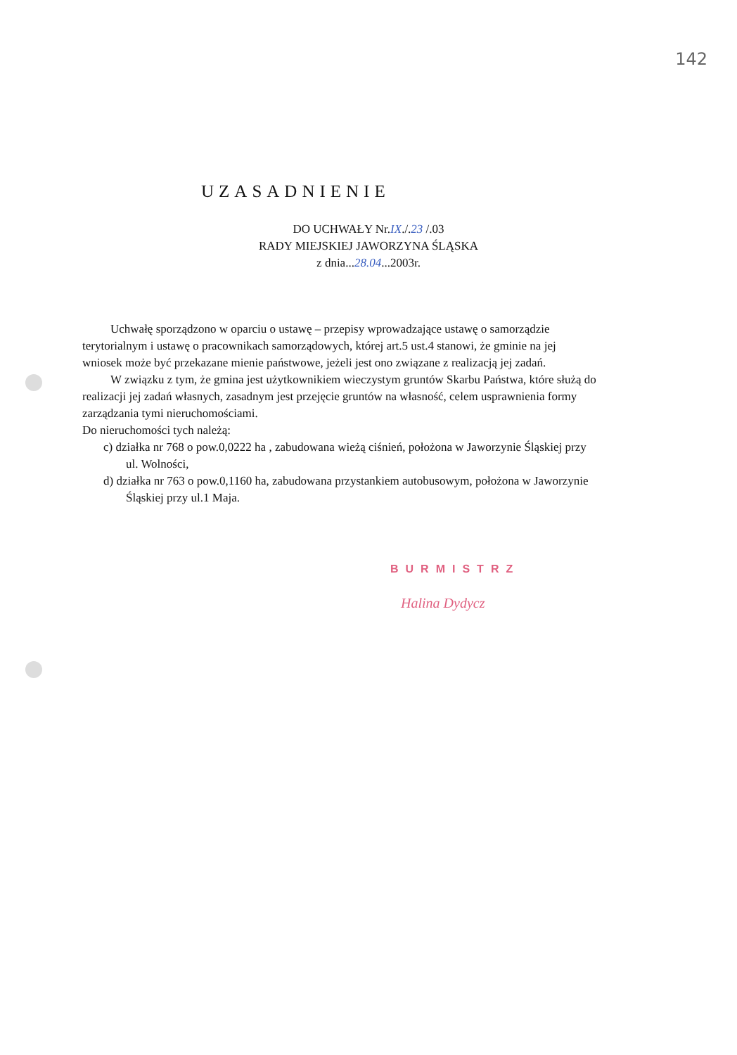142
UZASADNIENIE
DO UCHWAŁY Nr.IX./.23 /.03
RADY MIEJSKIEJ JAWORZYNA ŚLĄSKA
z dnia...28.04...2003r.
Uchwałę sporządzono w oparciu o ustawę – przepisy wprowadzające ustawę o samorządzie terytorialnym i ustawę o pracownikach samorządowych, której art.5 ust.4 stanowi, że gminie na jej wniosek może być przekazane mienie państwowe, jeżeli jest ono związane z realizacją jej zadań.
W związku z tym, że gmina jest użytkownikiem wieczystym gruntów Skarbu Państwa, które służą do realizacji jej zadań własnych, zasadnym jest przejęcie gruntów na własność, celem usprawnienia formy zarządzania tymi nieruchomościami.
Do nieruchomości tych należą:
c) działka nr 768 o pow.0,0222 ha , zabudowana wieżą ciśnień, położona w Jaworzynie Śląskiej przy ul. Wolności,
d) działka nr 763 o pow.0,1160 ha, zabudowana przystankiem autobusowym, położona w Jaworzynie Śląskiej przy ul.1 Maja.
BURMISTRZ
Halina Dydycz